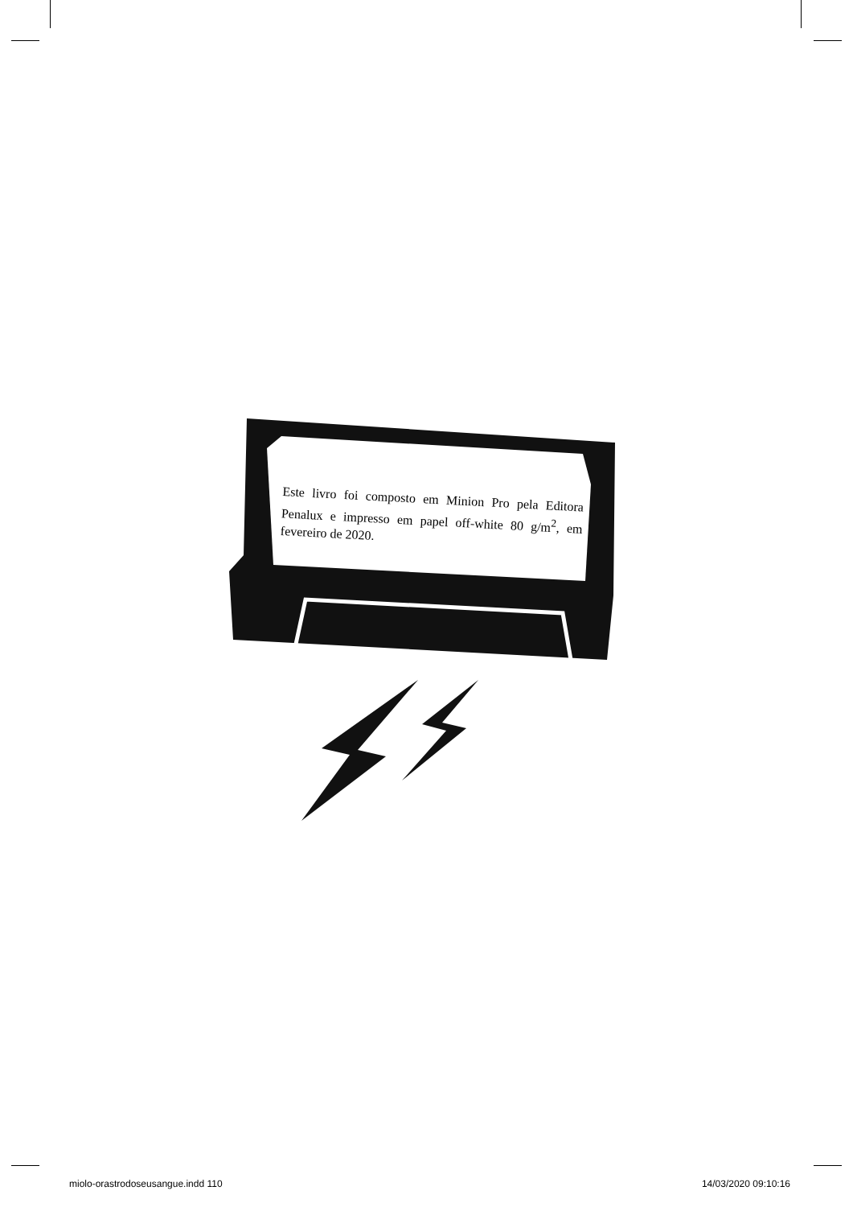Este livro foi composto em Minion Pro pela Editora Penalux e impresso em papel off-white 80 g/m<sup>2</sup>, em fevereiro de 2020.
miolo-orastrodoseusangue.indd 110 14/03/2020 09:10:16